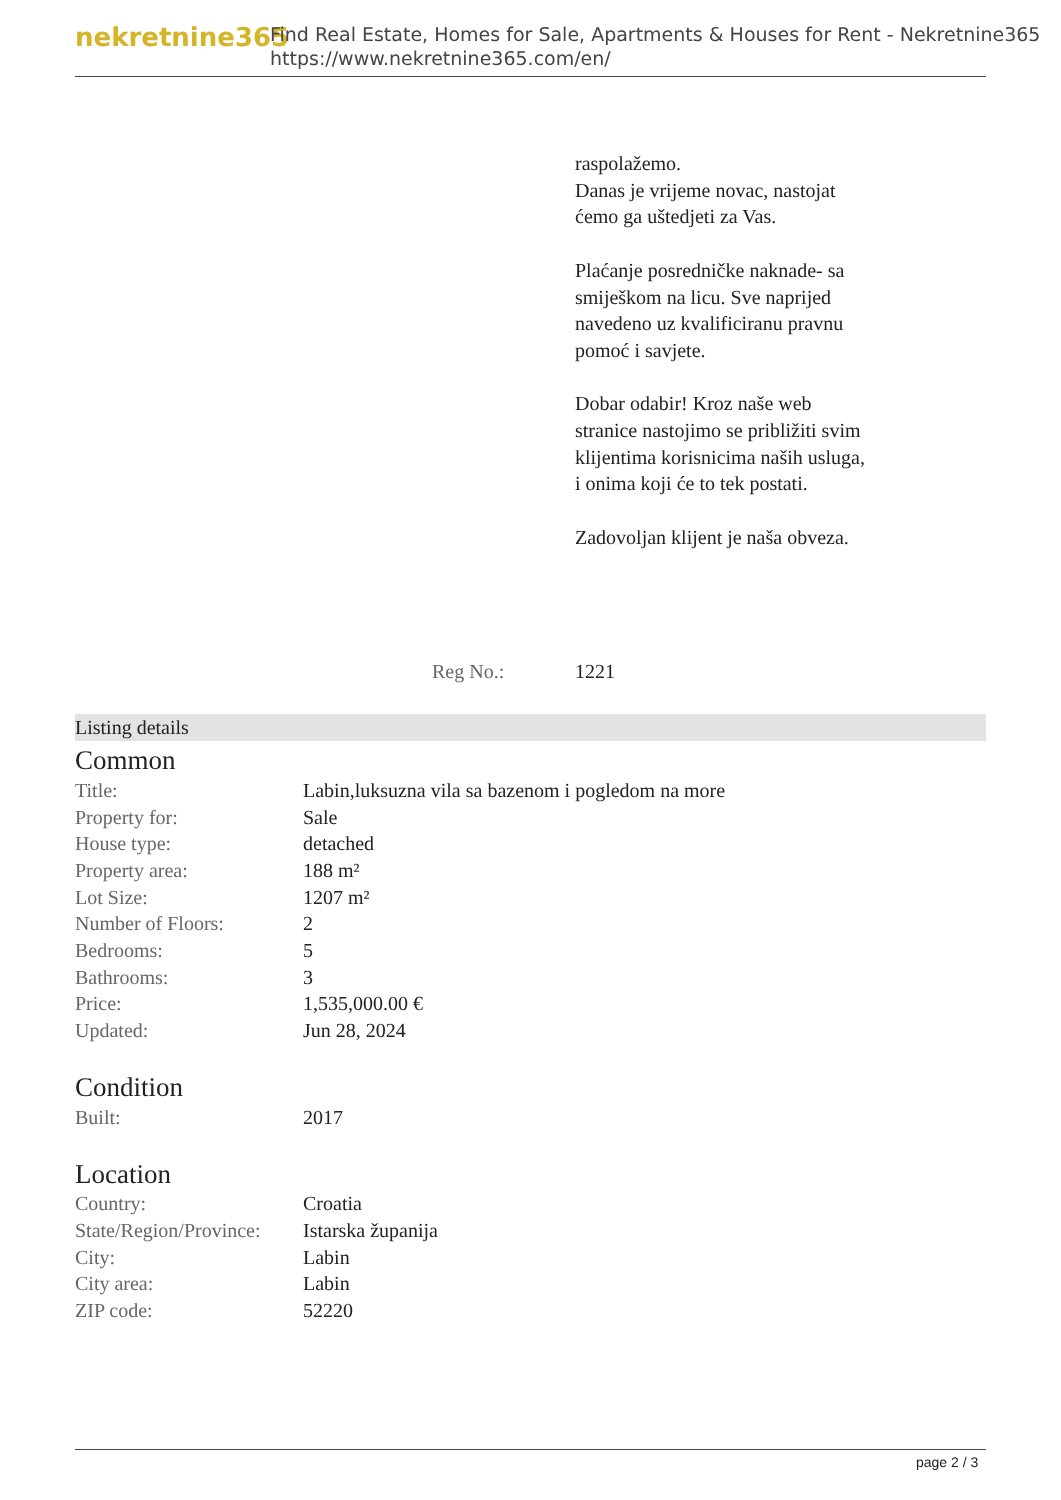nekretnine365
Find Real Estate, Homes for Sale, Apartments & Houses for Rent - Nekretnine365
https://www.nekretnine365.com/en/
raspolažemo.
Danas je vrijeme novac, nastojat ćemo ga uštedjeti za Vas.
Plaćanje posredničke naknade- sa smiješkom na licu. Sve naprijed navedeno uz kvalificiranu pravnu pomoć i savjete.
Dobar odabir! Kroz naše web stranice nastojimo se približiti svim klijentima korisnicima naših usluga, i onima koji će to tek postati.
Zadovoljan klijent je naša obveza.
Reg No.: 1221
Listing details
Common
| Title: | Labin,luksuzna vila sa bazenom i pogledom na more |
| Property for: | Sale |
| House type: | detached |
| Property area: | 188 m² |
| Lot Size: | 1207 m² |
| Number of Floors: | 2 |
| Bedrooms: | 5 |
| Bathrooms: | 3 |
| Price: | 1,535,000.00 € |
| Updated: | Jun 28, 2024 |
Condition
| Built: | 2017 |
Location
| Country: | Croatia |
| State/Region/Province: | Istarska županija |
| City: | Labin |
| City area: | Labin |
| ZIP code: | 52220 |
page 2 / 3